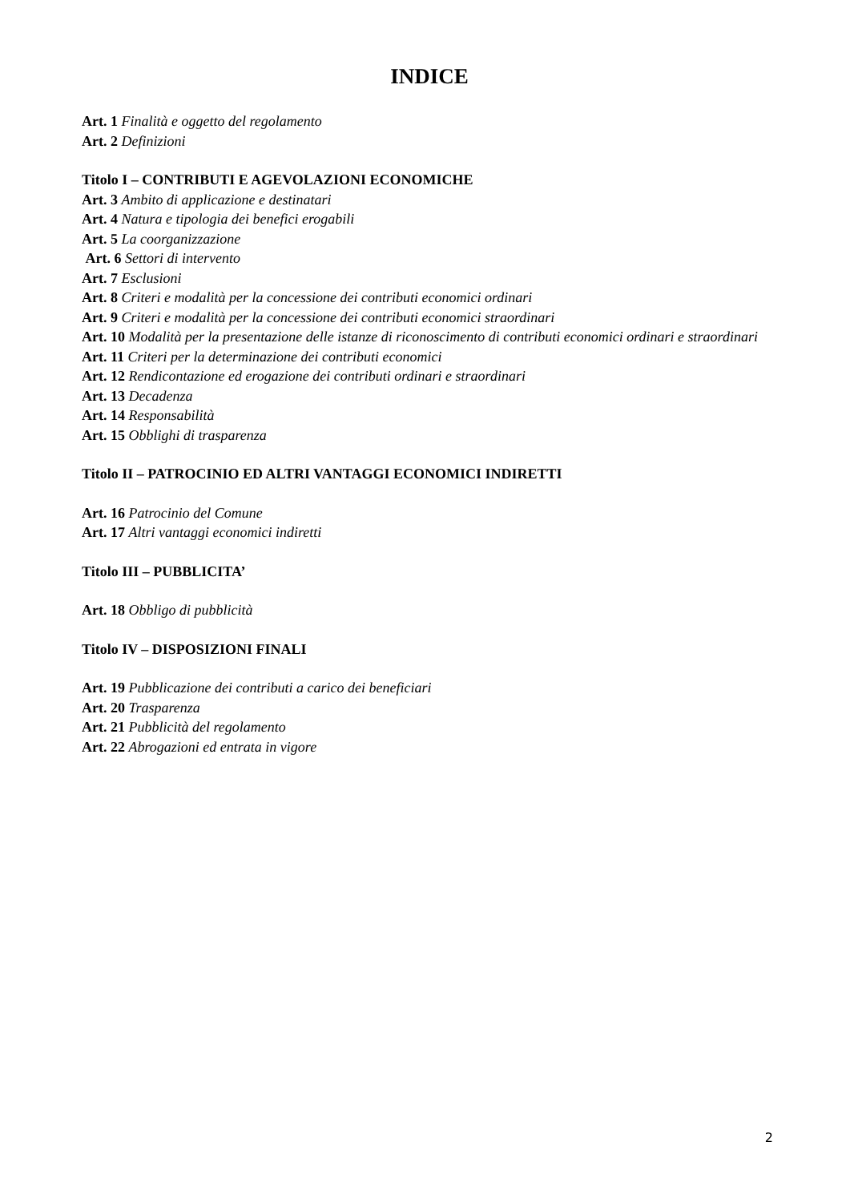INDICE
Art. 1 Finalità e oggetto del regolamento
Art. 2 Definizioni
Titolo I – CONTRIBUTI E AGEVOLAZIONI ECONOMICHE
Art. 3 Ambito di applicazione e destinatari
Art. 4 Natura e tipologia dei benefici erogabili
Art. 5 La coorganizzazione
Art. 6 Settori di intervento
Art. 7 Esclusioni
Art. 8 Criteri e modalità per la concessione dei contributi economici ordinari
Art. 9 Criteri e modalità per la concessione dei contributi economici straordinari
Art. 10 Modalità per la presentazione delle istanze di riconoscimento di contributi economici ordinari e straordinari
Art. 11 Criteri per la determinazione dei contributi economici
Art. 12 Rendicontazione ed erogazione dei contributi ordinari e straordinari
Art. 13 Decadenza
Art. 14 Responsabilità
Art. 15 Obblighi di trasparenza
Titolo II – PATROCINIO ED ALTRI VANTAGGI ECONOMICI INDIRETTI
Art. 16 Patrocinio del Comune
Art. 17 Altri vantaggi economici indiretti
Titolo III – PUBBLICITA’
Art. 18 Obbligo di pubblicità
Titolo IV – DISPOSIZIONI FINALI
Art. 19 Pubblicazione dei contributi a carico dei beneficiari
Art. 20 Trasparenza
Art. 21 Pubblicità del regolamento
Art. 22 Abrogazioni ed entrata in vigore
2